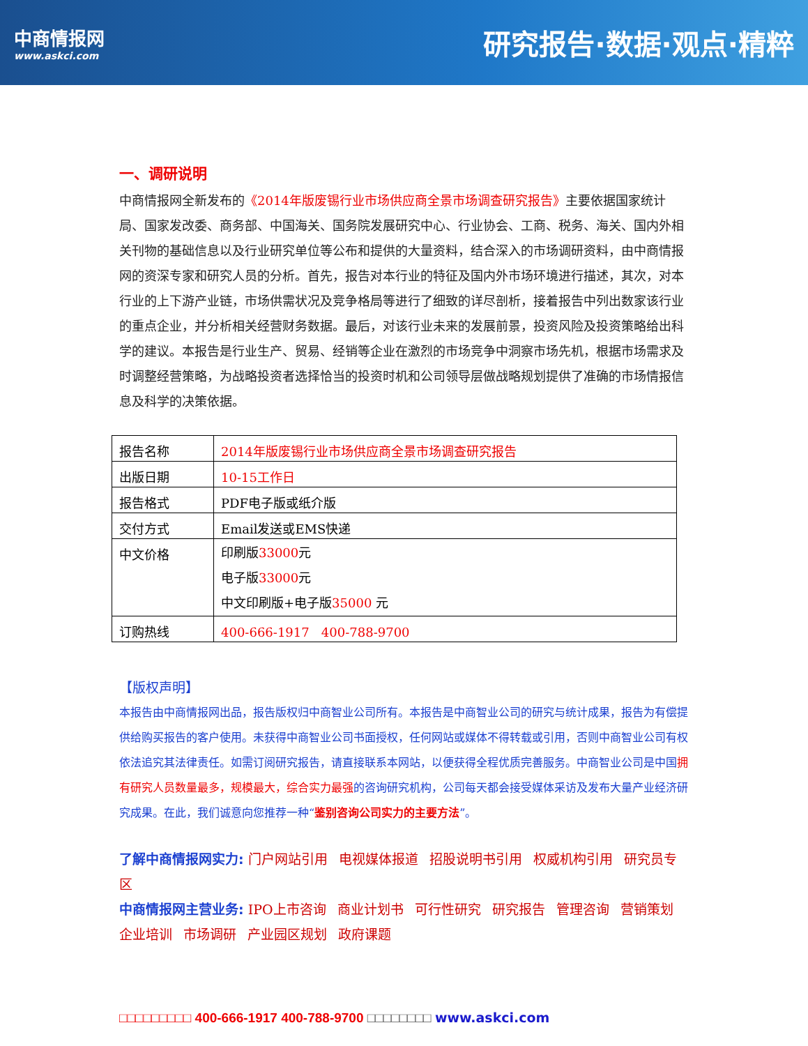中商情报网
www.askci.com
研究报告·数据·观点·精粹
一、调研说明
中商情报网全新发布的《2014年版废锡行业市场供应商全景市场调查研究报告》主要依据国家统计局、国家发改委、商务部、中国海关、国务院发展研究中心、行业协会、工商、税务、海关、国内外相关刊物的基础信息以及行业研究单位等公布和提供的大量资料，结合深入的市场调研资料，由中商情报网的资深专家和研究人员的分析。首先，报告对本行业的特征及国内外市场环境进行描述，其次，对本行业的上下游产业链，市场供需状况及竞争格局等进行了细致的详尽剖析，接着报告中列出数家该行业的重点企业，并分析相关经营财务数据。最后，对该行业未来的发展前景，投资风险及投资策略给出科学的建议。本报告是行业生产、贸易、经销等企业在激烈的市场竞争中洞察市场先机，根据市场需求及时调整经营策略，为战略投资者选择恰当的投资时机和公司领导层做战略规划提供了准确的市场情报信息及科学的决策依据。
| 报告名称 | 2014年版废锡行业市场供应商全景市场调查研究报告 |
| 出版日期 | 10-15工作日 |
| 报告格式 | PDF电子版或纸介版 |
| 交付方式 | Email发送或EMS快递 |
| 中文价格 | 印刷版 33000 元 电子版 33000 元 中文印刷版+电子版 35000 元 |
| 订购热线 | 400-666-1917 400-788-9700 |
【版权声明】
本报告由中商情报网出品，报告版权归中商智业公司所有。本报告是中商智业公司的研究与统计成果，报告为有偿提供给购买报告的客户使用。未获得中商智业公司书面授权，任何网站或媒体不得转载或引用，否则中商智业公司有权依法追究其法律责任。如需订阅研究报告，请直接联系本网站，以便获得全程优质完善服务。中商智业公司是中国拥有研究人员数量最多，规模最大，综合实力最强的咨询研究机构，公司每天都会接受媒体采访及发布大量产业经济研究成果。在此，我们诚意向您推荐一种“鉴别咨询公司实力的主要方法”。
了解中商情报网实力: 门户网站引用 电视媒体报道 招股说明书引用 权威机构引用 研究员专区
中商情报网主营业务: IPO上市咨询 商业计划书 可行性研究 研究报告 管理咨询 营销策划
企业培训 市场调研 产业园区规划 政府课题
□□□□□□□□□ 400-666-1917 400-788-9700 □□□□□□□□ www.askci.com